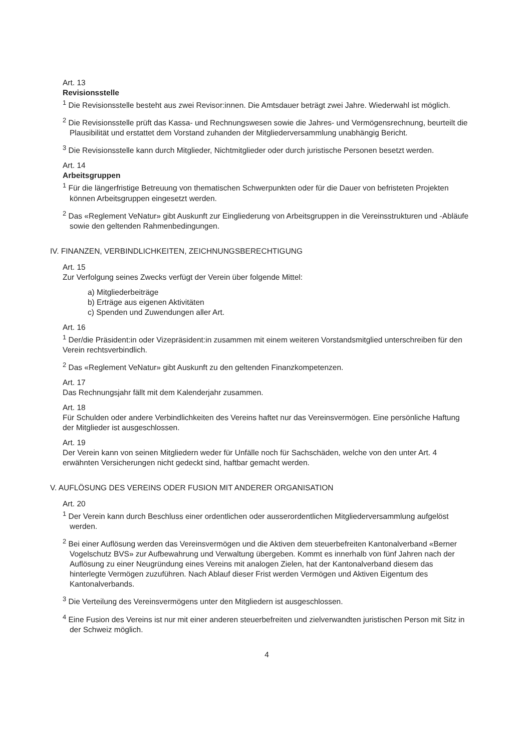Art. 13
Revisionsstelle
<sup>1</sup> Die Revisionsstelle besteht aus zwei Revisor:innen. Die Amtsdauer beträgt zwei Jahre. Wiederwahl ist möglich.
<sup>2</sup> Die Revisionsstelle prüft das Kassa- und Rechnungswesen sowie die Jahres- und Vermögensrechnung, beurteilt die Plausibilität und erstattet dem Vorstand zuhanden der Mitgliederversammlung unabhängig Bericht.
<sup>3</sup> Die Revisionsstelle kann durch Mitglieder, Nichtmitglieder oder durch juristische Personen besetzt werden.
Art. 14
Arbeitsgruppen
<sup>1</sup> Für die längerfristige Betreuung von thematischen Schwerpunkten oder für die Dauer von befristeten Projekten können Arbeitsgruppen eingesetzt werden.
<sup>2</sup> Das «Reglement VeNatur» gibt Auskunft zur Eingliederung von Arbeitsgruppen in die Vereinsstrukturen und -Abläufe sowie den geltenden Rahmenbedingungen.
IV. FINANZEN, VERBINDLICHKEITEN, ZEICHNUNGSBERECHTIGUNG
Art. 15
Zur Verfolgung seines Zwecks verfügt der Verein über folgende Mittel:
a) Mitgliederbeiträge
b) Erträge aus eigenen Aktivitäten
c) Spenden und Zuwendungen aller Art.
Art. 16
<sup>1</sup> Der/die Präsident:in oder Vizepräsident:in zusammen mit einem weiteren Vorstandsmitglied unterschreiben für den Verein rechtsverbindlich.
<sup>2</sup> Das «Reglement VeNatur» gibt Auskunft zu den geltenden Finanzkompetenzen.
Art. 17
Das Rechnungsjahr fällt mit dem Kalenderjahr zusammen.
Art. 18
Für Schulden oder andere Verbindlichkeiten des Vereins haftet nur das Vereinsvermögen. Eine persönliche Haftung der Mitglieder ist ausgeschlossen.
Art. 19
Der Verein kann von seinen Mitgliedern weder für Unfälle noch für Sachschäden, welche von den unter Art. 4 erwähnten Versicherungen nicht gedeckt sind, haftbar gemacht werden.
V. AUFLÖSUNG DES VEREINS ODER FUSION MIT ANDERER ORGANISATION
Art. 20
<sup>1</sup> Der Verein kann durch Beschluss einer ordentlichen oder ausserordentlichen Mitgliederversammlung aufgelöst werden.
<sup>2</sup> Bei einer Auflösung werden das Vereinsvermögen und die Aktiven dem steuerbefreiten Kantonalverband «Berner Vogelschutz BVS» zur Aufbewahrung und Verwaltung übergeben. Kommt es innerhalb von fünf Jahren nach der Auflösung zu einer Neugründung eines Vereins mit analogen Zielen, hat der Kantonalverband diesem das hinterlegte Vermögen zuzuführen. Nach Ablauf dieser Frist werden Vermögen und Aktiven Eigentum des Kantonalverbands.
<sup>3</sup> Die Verteilung des Vereinsvermögens unter den Mitgliedern ist ausgeschlossen.
<sup>4</sup> Eine Fusion des Vereins ist nur mit einer anderen steuerbefreiten und zielverwandten juristischen Person mit Sitz in der Schweiz möglich.
4